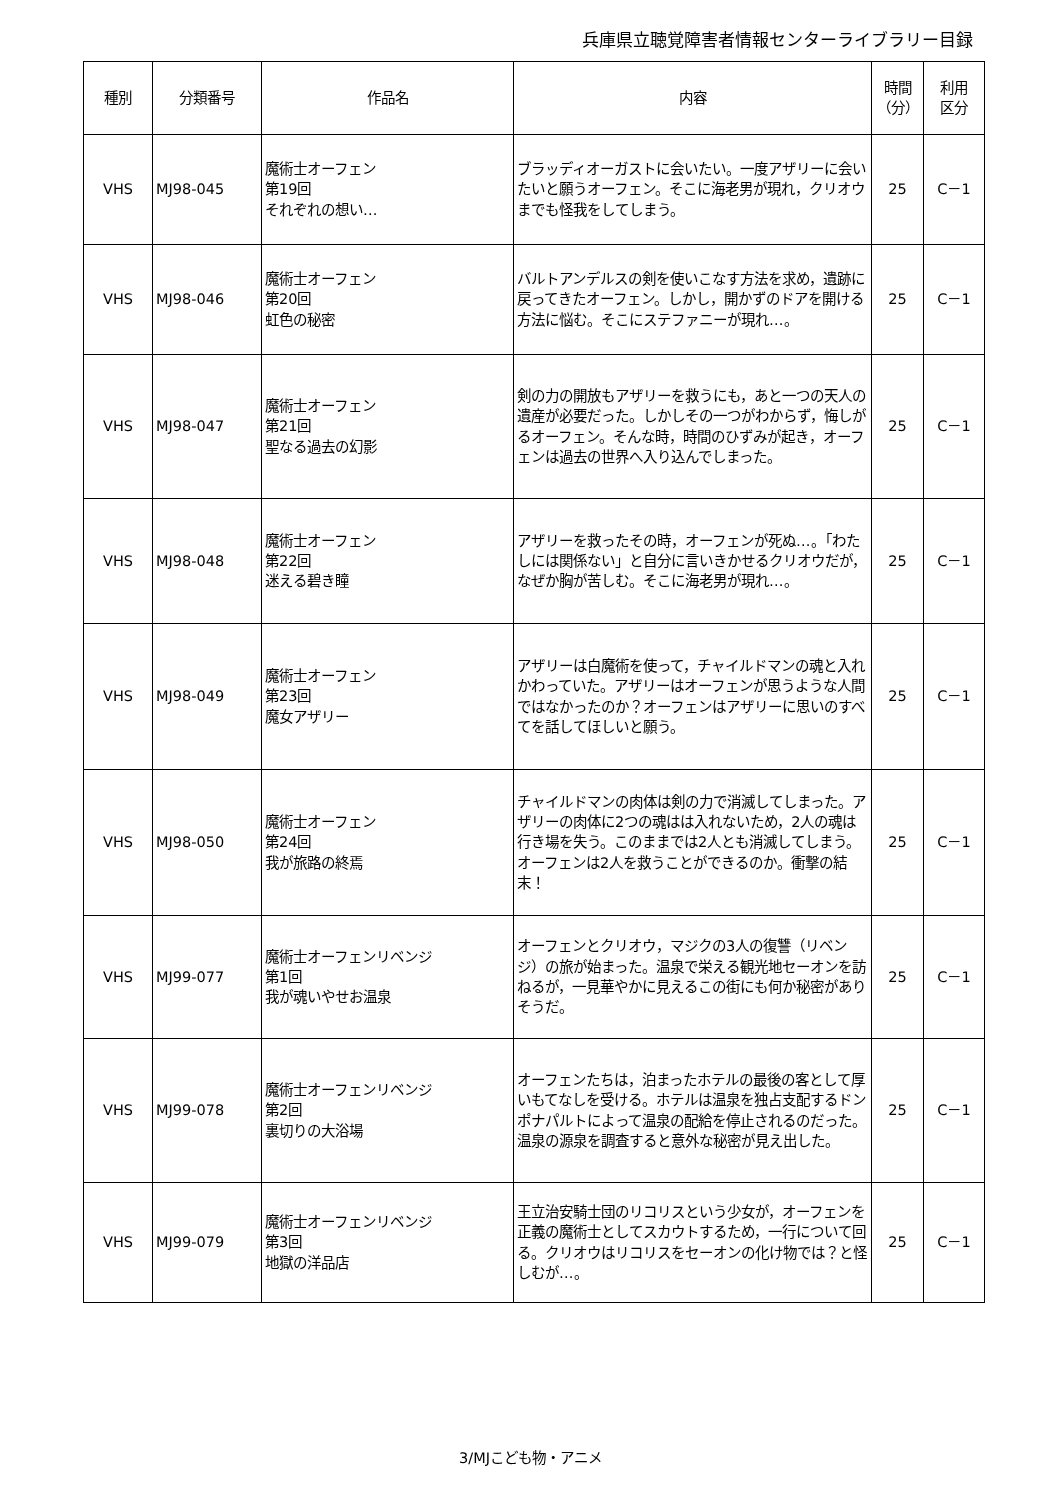兵庫県立聴覚障害者情報センターライブラリー目録
| 種別 | 分類番号 | 作品名 | 内容 | 時間 （分） | 利用 区分 |
| --- | --- | --- | --- | --- | --- |
| VHS | MJ98-045 | 魔術士オーフェン 第19回 それぞれの想い… | ブラッディオーガストに会いたい。一度アザリーに会いたいと願うオーフェン。そこに海老男が現れ，クリオウまでも怪我をしてしまう。 | 25 | C－1 |
| VHS | MJ98-046 | 魔術士オーフェン 第20回 虹色の秘密 | バルトアンデルスの剣を使いこなす方法を求め，遺跡に戻ってきたオーフェン。しかし，開かずのドアを開ける方法に悩む。そこにステファニーが現れ…。 | 25 | C－1 |
| VHS | MJ98-047 | 魔術士オーフェン 第21回 聖なる過去の幻影 | 剣の力の開放もアザリーを救うにも，あと一つの天人の遺産が必要だった。しかしその一つがわからず，悔しがるオーフェン。そんな時，時間のひずみが起き，オーフェンは過去の世界へ入り込んでしまった。 | 25 | C－1 |
| VHS | MJ98-048 | 魔術士オーフェン 第22回 迷える碧き瞳 | アザリーを救ったその時，オーフェンが死ぬ…。「わたしには関係ない」と自分に言いきかせるクリオウだが，なぜか胸が苦しむ。そこに海老男が現れ…。 | 25 | C－1 |
| VHS | MJ98-049 | 魔術士オーフェン 第23回 魔女アザリー | アザリーは白魔術を使って，チャイルドマンの魂と入れかわっていた。アザリーはオーフェンが思うような人間ではなかったのか？オーフェンはアザリーに思いのすべてを話してほしいと願う。 | 25 | C－1 |
| VHS | MJ98-050 | 魔術士オーフェン 第24回 我が旅路の終焉 | チャイルドマンの肉体は剣の力で消滅してしまった。アザリーの肉体に2つの魂はは入れないため，2人の魂は行き場を失う。このままでは2人とも消滅してしまう。オーフェンは2人を救うことができるのか。衝撃の結末！ | 25 | C－1 |
| VHS | MJ99-077 | 魔術士オーフェンリベンジ 第1回 我が魂いやせお温泉 | オーフェンとクリオウ，マジクの3人の復讐（リベンジ）の旅が始まった。温泉で栄える観光地セーオンを訪ねるが，一見華やかに見えるこの街にも何か秘密がありそうだ。 | 25 | C－1 |
| VHS | MJ99-078 | 魔術士オーフェンリベンジ 第2回 裏切りの大浴場 | オーフェンたちは，泊まったホテルの最後の客として厚いもてなしを受ける。ホテルは温泉を独占支配するドンポナパルトによって温泉の配給を停止されるのだった。温泉の源泉を調査すると意外な秘密が見え出した。 | 25 | C－1 |
| VHS | MJ99-079 | 魔術士オーフェンリベンジ 第3回 地獄の洋品店 | 王立治安騎士団のリコリスという少女が，オーフェンを正義の魔術士としてスカウトするため，一行について回る。クリオウはリコリスをセーオンの化け物では？と怪しむが…。 | 25 | C－1 |
3/MJこども物・アニメ